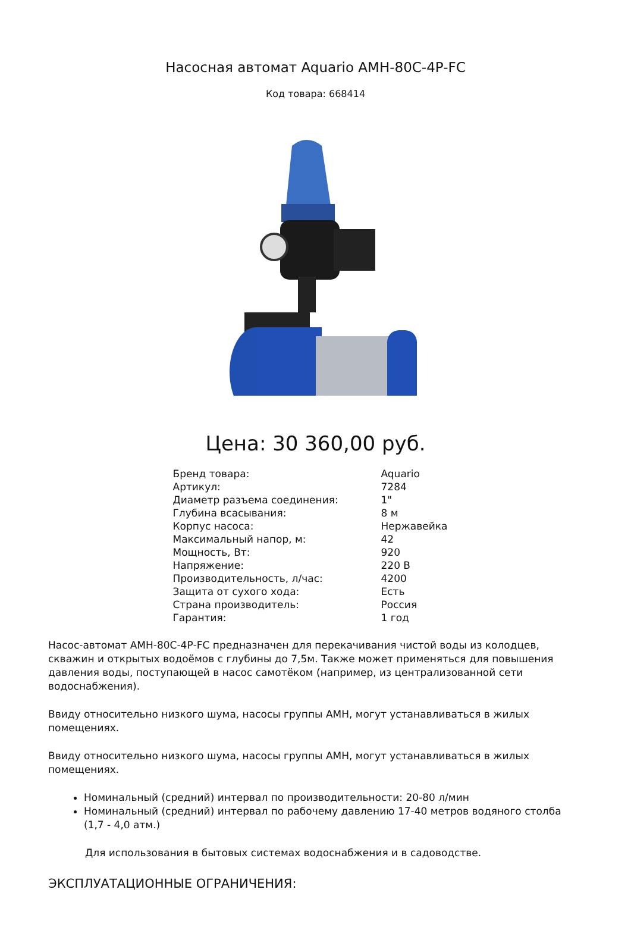Насосная автомат Aquario AMH-80C-4P-FC
Код товара: 668414
Цена: 30 360,00 руб.
| Бренд товара: | Aquario |
| Артикул: | 7284 |
| Диаметр разъема соединения: | 1" |
| Глубина всасывания: | 8 м |
| Корпус насоса: | Нержавейка |
| Максимальный напор, м: | 42 |
| Мощность, Вт: | 920 |
| Напряжение: | 220 В |
| Производительность, л/час: | 4200 |
| Защита от сухого хода: | Есть |
| Страна производитель: | Россия |
| Гарантия: | 1 год |
Насос-автомат АМН-80С-4Р-FC предназначен для перекачивания чистой воды из колодцев, скважин и открытых водоёмов с глубины до 7,5м. Также может применяться для повышения давления воды, поступающей в насос самотёком (например, из централизованной сети водоснабжения).
Ввиду относительно низкого шума, насосы группы АМН, могут устанавливаться в жилых помещениях.
Ввиду относительно низкого шума, насосы группы АМН, могут устанавливаться в жилых помещениях.
Номинальный (средний) интервал по производительности: 20-80 л/мин
Номинальный (средний) интервал по рабочему давлению 17-40 метров водяного столба (1,7 - 4,0 атм.)
Для использования в бытовых системах водоснабжения и в садоводстве.
ЭКСПЛУАТАЦИОННЫЕ ОГРАНИЧЕНИЯ: